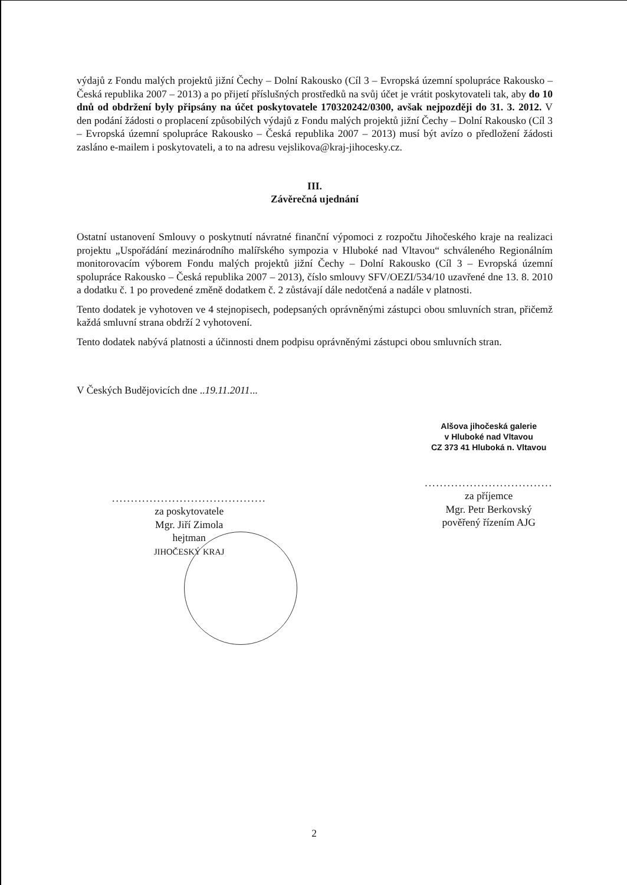výdajů z Fondu malých projektů jižní Čechy – Dolní Rakousko (Cíl 3 – Evropská územní spolupráce Rakousko – Česká republika 2007 – 2013) a po přijetí příslušných prostředků na svůj účet je vrátit poskytovateli tak, aby do 10 dnů od obdržení byly připsány na účet poskytovatele 170320242/0300, avšak nejpozději do 31. 3. 2012. V den podání žádosti o proplacení způsobilých výdajů z Fondu malých projektů jižní Čechy – Dolní Rakousko (Cíl 3 – Evropská územní spolupráce Rakousko – Česká republika 2007 – 2013) musí být avízo o předložení žádosti zasláno e-mailem i poskytovateli, a to na adresu vejslikova@kraj-jihocesky.cz.
III.
Závěrečná ujednání
Ostatní ustanovení Smlouvy o poskytnutí návratné finanční výpomoci z rozpočtu Jihočeského kraje na realizaci projektu „Uspořádání mezinárodního malířského sympozia v Hluboké nad Vltavou“ schváleného Regionálním monitorovacím výborem Fondu malých projektů jižní Čechy – Dolní Rakousko (Cíl 3 – Evropská územní spolupráce Rakousko – Česká republika 2007 – 2013), číslo smlouvy SFV/OEZI/534/10 uzavřené dne 13. 8. 2010 a dodatku č. 1 po provedené změně dodatkem č. 2 zůstávají dále nedotčená a nadále v platnosti.
Tento dodatek je vyhotoven ve 4 stejnopisech, podepsaných oprávněnými zástupci obou smluvních stran, přičemž každá smluvní strana obdrží 2 vyhotovení.
Tento dodatek nabývá platnosti a účinnosti dnem podpisu oprávněnými zástupci obou smluvních stran.
V Českých Budějovicích dne ..19.11.2011...
.........................................
za poskytovatele
Mgr. Jiří Zimola
hejtman
JIHOČESKÝ KRAJ
Alšova jihočeská galerie
v Hluboké nad Vltavou
CZ 373 41 Hluboká n. Vltavou
..................................
za příjemce
Mgr. Petr Berkovský
pověřený řízením AJG
2